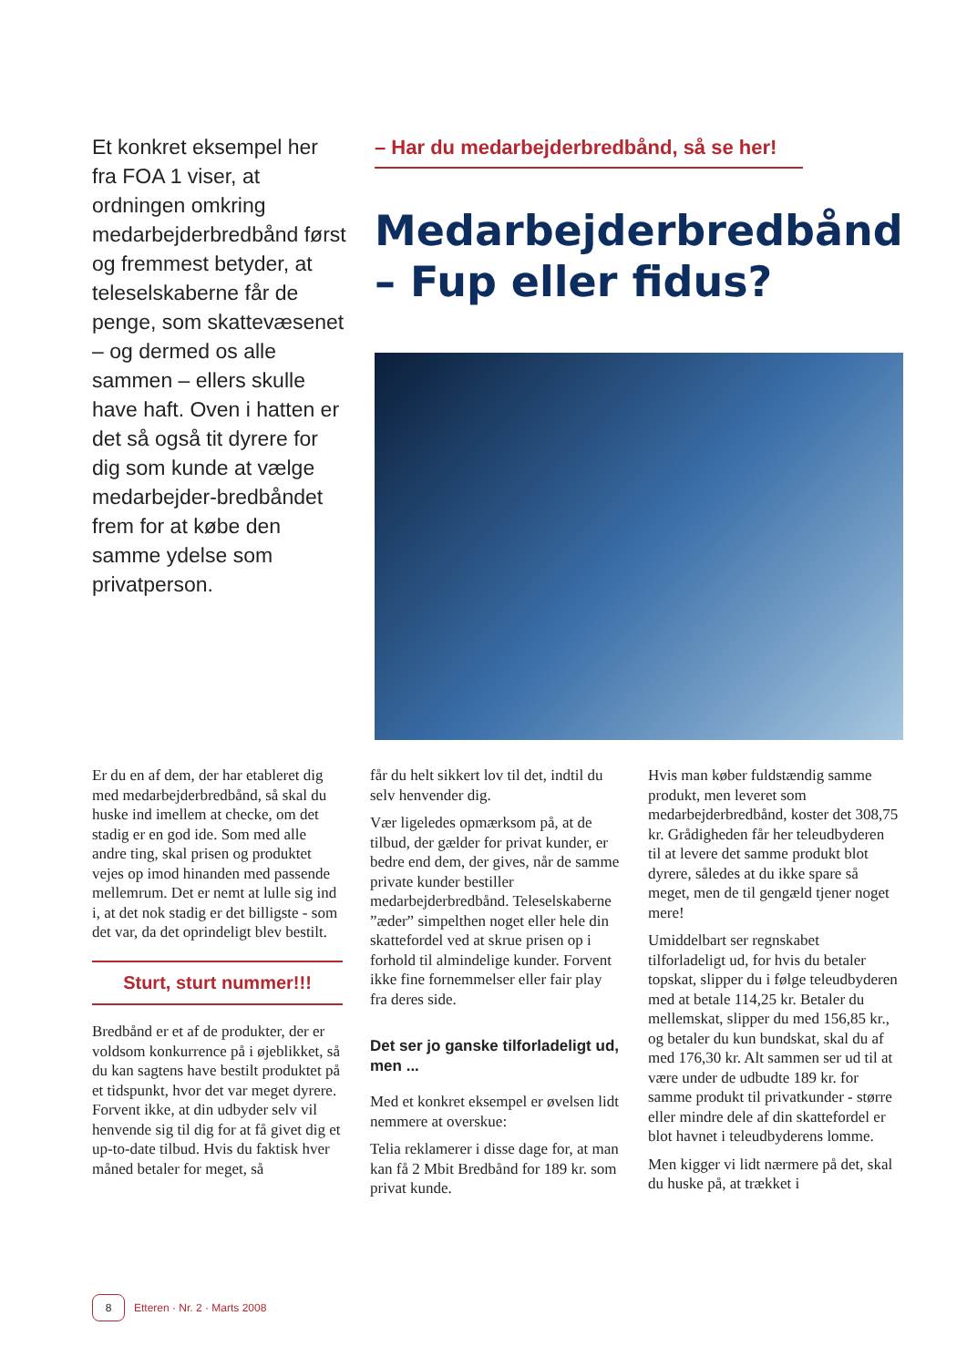Et konkret eksempel her fra FOA 1 viser, at ordningen omkring medarbejderbredbånd først og fremmest betyder, at teleselskaberne får de penge, som skattevæsenet – og dermed os alle sammen – ellers skulle have haft. Oven i hatten er det så også tit dyrere for dig som kunde at vælge medarbejder-bredbåndet frem for at købe den samme ydelse som privatperson.
– Har du medarbejderbredbånd, så se her!
Medarbejderbredbånd
– Fup eller fidus?
Er du en af dem, der har etableret dig med medarbejderbredbånd, så skal du huske ind imellem at checke, om det stadig er en god ide. Som med alle andre ting, skal prisen og produktet vejes op imod hinanden med passende mellemrum. Det er nemt at lulle sig ind i, at det nok stadig er det billigste - som det var, da det oprindeligt blev bestilt.
Sturt, sturt nummer!!!
Bredbånd er et af de produkter, der er voldsom konkurrence på i øjeblikket, så du kan sagtens have bestilt produktet på et tidspunkt, hvor det var meget dyrere. Forvent ikke, at din udbyder selv vil henvende sig til dig for at få givet dig et up-to-date tilbud. Hvis du faktisk hver måned betaler for meget, så
får du helt sikkert lov til det, indtil du selv henvender dig.
Vær ligeledes opmærksom på, at de tilbud, der gælder for privat kunder, er bedre end dem, der gives, når de samme private kunder bestiller medarbejderbredbånd. Teleselskaberne ”æder” simpelthen noget eller hele din skattefordel ved at skrue prisen op i forhold til almindelige kunder. Forvent ikke fine fornemmelser eller fair play fra deres side.
Det ser jo ganske tilforladeligt ud, men ...
Med et konkret eksempel er øvelsen lidt nemmere at overskue:
Telia reklamerer i disse dage for, at man kan få 2 Mbit Bredbånd for 189 kr. som privat kunde.
Hvis man køber fuldstændig samme produkt, men leveret som medarbejderbredbånd, koster det 308,75 kr. Grådigheden får her teleudbyderen til at levere det samme produkt blot dyrere, således at du ikke spare så meget, men de til gengæld tjener noget mere!
Umiddelbart ser regnskabet tilforladeligt ud, for hvis du betaler topskat, slipper du i følge teleudbyderen med at betale 114,25 kr. Betaler du mellemskat, slipper du med 156,85 kr., og betaler du kun bundskat, skal du af med 176,30 kr. Alt sammen ser ud til at være under de udbudte 189 kr. for samme produkt til privatkunder - større eller mindre dele af din skattefordel er blot havnet i teleudbyderens lomme.
Men kigger vi lidt nærmere på det, skal du huske på, at trækket i
8 Etteren · Nr. 2 · Marts 2008